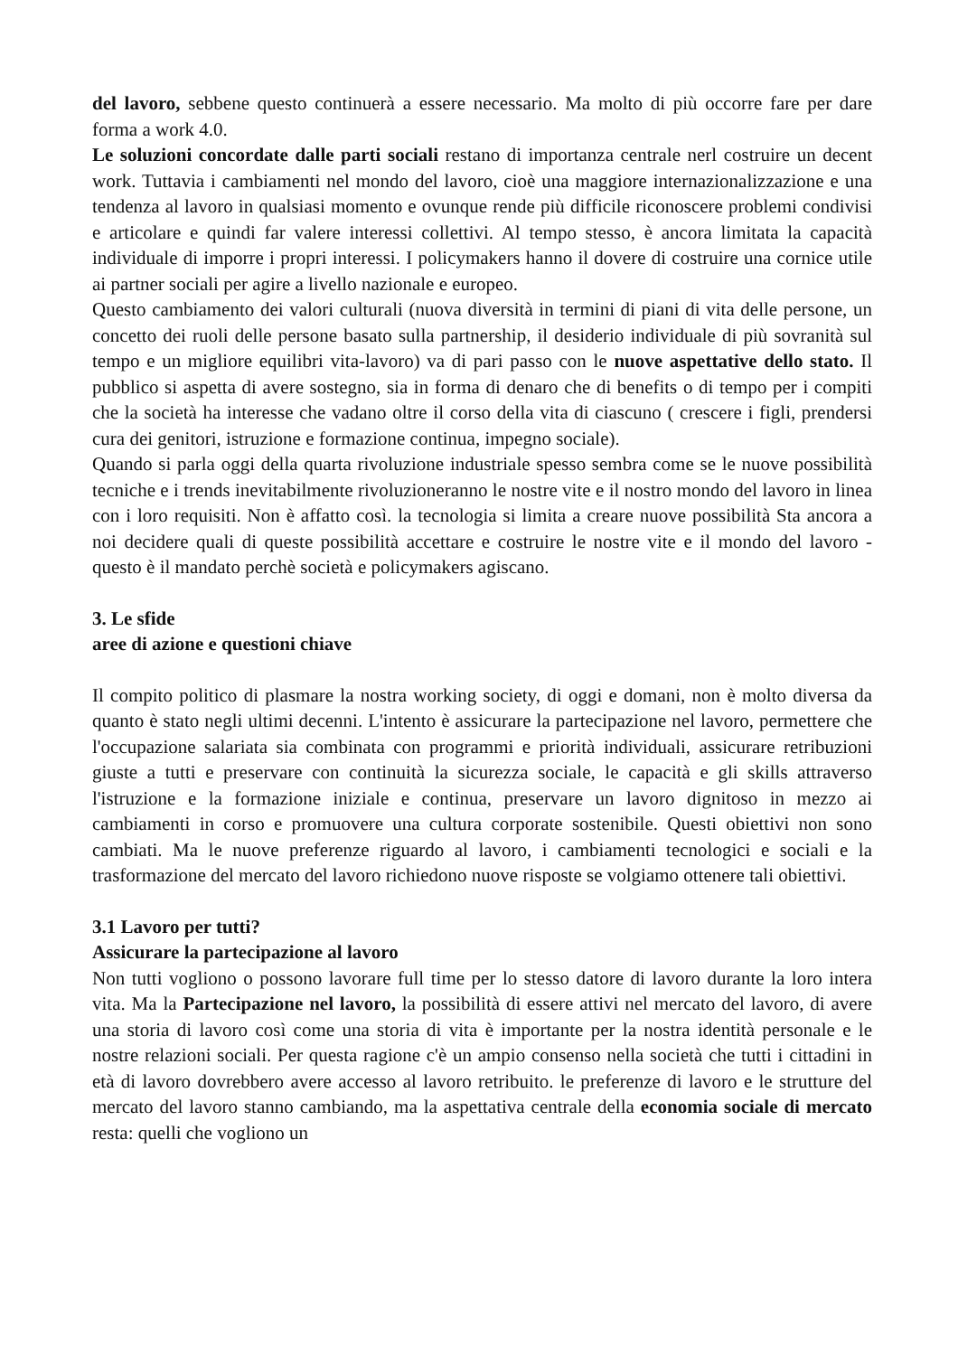del lavoro, sebbene questo continuerà a essere necessario. Ma molto di più occorre fare per dare forma a work 4.0.
Le soluzioni concordate dalle parti sociali restano di importanza centrale nerl costruire un decent work. Tuttavia i cambiamenti nel mondo del lavoro, cioè una maggiore internazionalizzazione e una tendenza al lavoro in qualsiasi momento e ovunque rende più difficile riconoscere problemi condivisi e articolare e quindi far valere interessi collettivi. Al tempo stesso, è ancora limitata la capacità individuale di imporre i propri interessi. I policymakers hanno il dovere di costruire una cornice utile ai partner sociali per agire a livello nazionale e europeo.
Questo cambiamento dei valori culturali (nuova diversità in termini di piani di vita delle persone, un concetto dei ruoli delle persone basato sulla partnership, il desiderio individuale di più sovranità sul tempo e un migliore equilibri vita-lavoro) va di pari passo con le nuove aspettative dello stato. Il pubblico si aspetta di avere sostegno, sia in forma di denaro che di benefits o di tempo per i compiti che la società ha interesse che vadano oltre il corso della vita di ciascuno ( crescere i figli, prendersi cura dei genitori, istruzione e formazione continua, impegno sociale).
Quando si parla oggi della quarta rivoluzione industriale spesso sembra come se le nuove possibilità tecniche e i trends inevitabilmente rivoluzioneranno le nostre vite e il nostro mondo del lavoro in linea con i loro requisiti. Non è affatto così. la tecnologia si limita a creare nuove possibilità Sta ancora a noi decidere quali di queste possibilità accettare e costruire le nostre vite e il mondo del lavoro - questo è il mandato perchè società e policymakers agiscano.
3. Le sfide
aree di azione e questioni chiave
Il compito politico di plasmare la nostra working society, di oggi e domani, non è molto diversa da quanto è stato negli ultimi decenni. L'intento è assicurare la partecipazione nel lavoro, permettere che l'occupazione salariata sia combinata con programmi e priorità individuali, assicurare retribuzioni giuste a tutti e preservare con continuità la sicurezza sociale, le capacità e gli skills attraverso l'istruzione e la formazione iniziale e continua, preservare un lavoro dignitoso in mezzo ai cambiamenti in corso e promuovere una cultura corporate sostenibile. Questi obiettivi non sono cambiati. Ma le nuove preferenze riguardo al lavoro, i cambiamenti tecnologici e sociali e la trasformazione del mercato del lavoro richiedono nuove risposte se volgiamo ottenere tali obiettivi.
3.1 Lavoro per tutti?
Assicurare la partecipazione al lavoro
Non tutti vogliono o possono lavorare full time per lo stesso datore di lavoro durante la loro intera vita. Ma la Partecipazione nel lavoro, la possibilità di essere attivi nel mercato del lavoro, di avere una storia di lavoro così come una storia di vita è importante per la nostra identità personale e le nostre relazioni sociali. Per questa ragione c'è un ampio consenso nella società che tutti i cittadini in età di lavoro dovrebbero avere accesso al lavoro retribuito. le preferenze di lavoro e le strutture del mercato del lavoro stanno cambiando, ma la aspettativa centrale della economia sociale di mercato resta: quelli che vogliono un